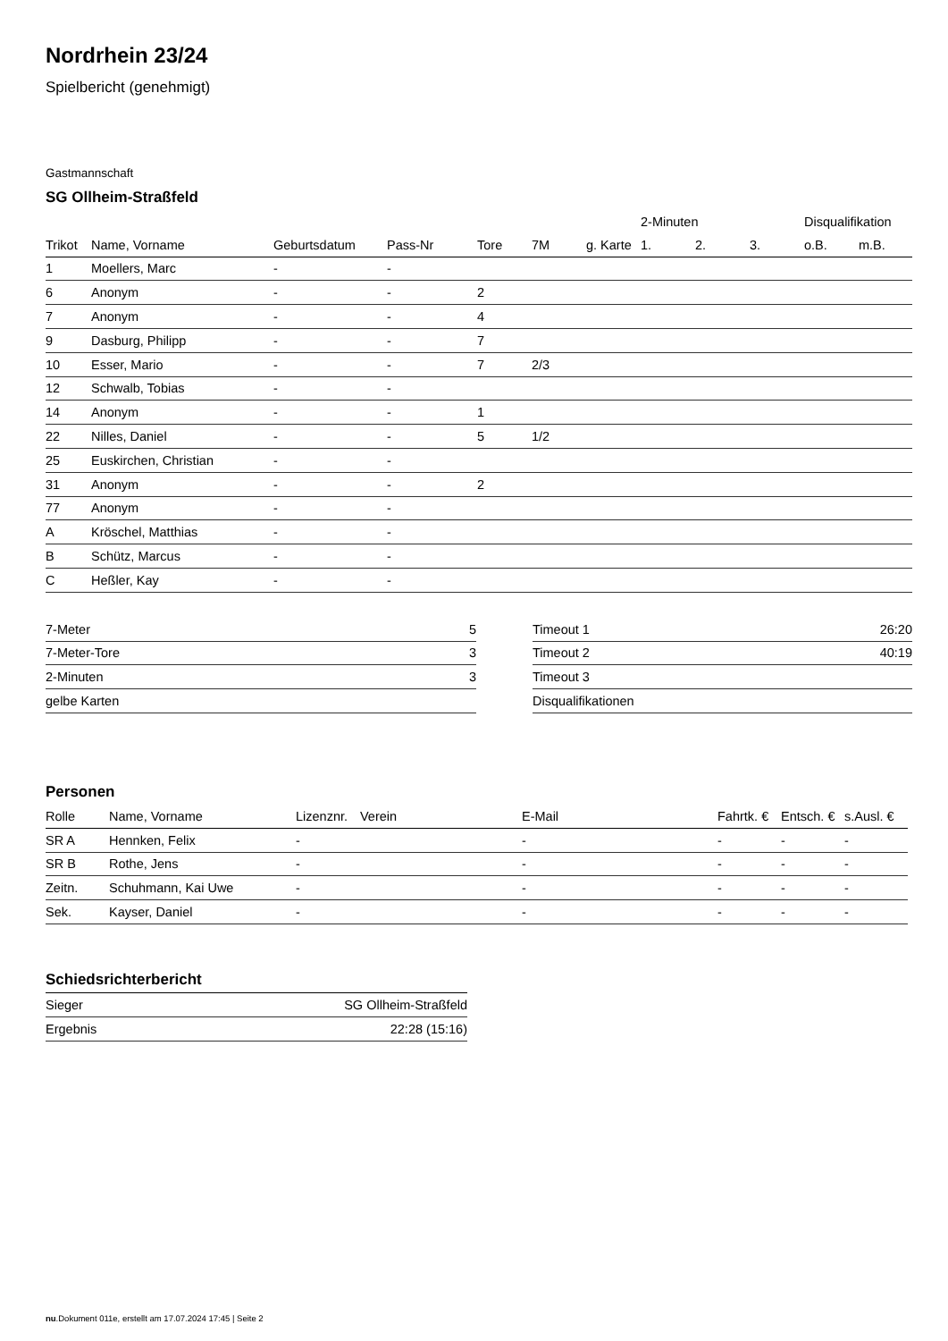Nordrhein 23/24
Spielbericht (genehmigt)
Gastmannschaft
SG Ollheim-Straßfeld
| | | | | | | | 2-Minuten | | | Disqualifikation | |
| --- | --- | --- | --- | --- | --- | --- | --- | --- | --- | --- | --- |
| Trikot | Name, Vorname | Geburtsdatum | Pass-Nr | Tore | 7M | g. Karte | 1. | 2. | 3. | o.B. | m.B. |
| 1 | Moellers, Marc | - | - | | | | | | | | |
| 6 | Anonym | - | - | 2 | | | | | | | |
| 7 | Anonym | - | - | 4 | | | | | | | |
| 9 | Dasburg, Philipp | - | - | 7 | | | | | | | |
| 10 | Esser, Mario | - | - | 7 | 2/3 | | | | | | |
| 12 | Schwalb, Tobias | - | - | | | | | | | | |
| 14 | Anonym | - | - | 1 | | | | | | | |
| 22 | Nilles, Daniel | - | - | 5 | 1/2 | | | | | | |
| 25 | Euskirchen, Christian | - | - | | | | | | | | |
| 31 | Anonym | - | - | 2 | | | | | | | |
| 77 | Anonym | - | - | | | | | | | | |
| A | Kröschel, Matthias | - | - | | | | | | | | |
| B | Schütz, Marcus | - | - | | | | | | | | |
| C | Heßler, Kay | - | - | | | | | | | | |
| 7-Meter | 5 |
| 7-Meter-Tore | 3 |
| 2-Minuten | 3 |
| gelbe Karten | |
| Timeout 1 | 26:20 |
| Timeout 2 | 40:19 |
| Timeout 3 | |
| Disqualifikationen | |
Personen
| Rolle | Name, Vorname | Lizenznr. | Verein | E-Mail | Fahrtk. € | Entsch. € | s.Ausl. € |
| --- | --- | --- | --- | --- | --- | --- | --- |
| SR A | Hennken, Felix | - | | - | - | - | - |
| SR B | Rothe, Jens | - | | - | - | - | - |
| Zeitn. | Schuhmann, Kai Uwe | - | | - | - | - | - |
| Sek. | Kayser, Daniel | - | | - | - | - | - |
Schiedsrichterbericht
| Sieger | SG Ollheim-Straßfeld |
| Ergebnis | 22:28 (15:16) |
nu.Dokument 011e, erstellt am 17.07.2024 17:45 | Seite 2